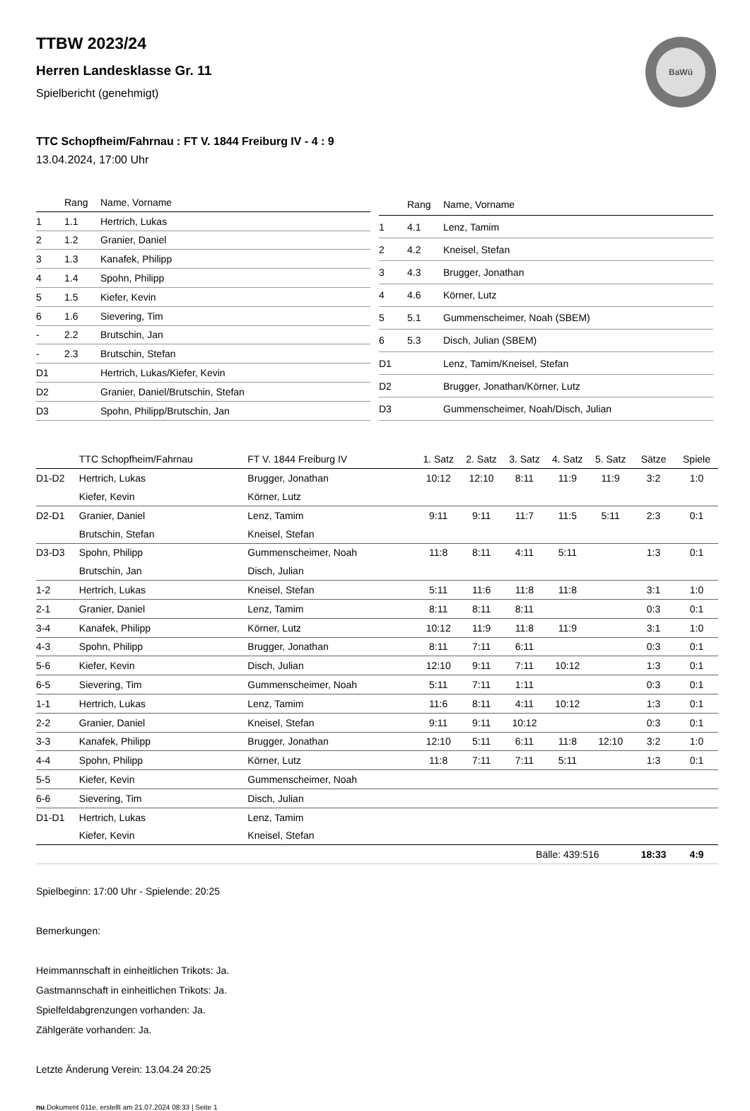BaWü
TTBW 2023/24
Herren Landesklasse Gr. 11
Spielbericht (genehmigt)
TTC Schopfheim/Fahrnau : FT V. 1844 Freiburg IV - 4 : 9
13.04.2024, 17:00 Uhr
| | Rang | Name, Vorname |
| --- | --- | --- |
| 1 | 1.1 | Hertrich, Lukas |
| 2 | 1.2 | Granier, Daniel |
| 3 | 1.3 | Kanafek, Philipp |
| 4 | 1.4 | Spohn, Philipp |
| 5 | 1.5 | Kiefer, Kevin |
| 6 | 1.6 | Sievering, Tim |
| - | 2.2 | Brutschin, Jan |
| - | 2.3 | Brutschin, Stefan |
| D1 | | Hertrich, Lukas/Kiefer, Kevin |
| D2 | | Granier, Daniel/Brutschin, Stefan |
| D3 | | Spohn, Philipp/Brutschin, Jan |
| | Rang | Name, Vorname |
| --- | --- | --- |
| 1 | 4.1 | Lenz, Tamim |
| 2 | 4.2 | Kneisel, Stefan |
| 3 | 4.3 | Brugger, Jonathan |
| 4 | 4.6 | Körner, Lutz |
| 5 | 5.1 | Gummenscheimer, Noah (SBEM) |
| 6 | 5.3 | Disch, Julian (SBEM) |
| D1 | | Lenz, Tamim/Kneisel, Stefan |
| D2 | | Brugger, Jonathan/Körner, Lutz |
| D3 | | Gummenscheimer, Noah/Disch, Julian |
| | TTC Schopfheim/Fahrnau | FT V. 1844 Freiburg IV | 1. Satz | 2. Satz | 3. Satz | 4. Satz | 5. Satz | Sätze | Spiele |
| --- | --- | --- | --- | --- | --- | --- | --- | --- | --- |
| D1-D2 | Hertrich, Lukas | Brugger, Jonathan | 10:12 | 12:10 | 8:11 | 11:9 | 11:9 | 3:2 | 1:0 |
| | Kiefer, Kevin | Körner, Lutz | | | | | | | |
| D2-D1 | Granier, Daniel | Lenz, Tamim | 9:11 | 9:11 | 11:7 | 11:5 | 5:11 | 2:3 | 0:1 |
| | Brutschin, Stefan | Kneisel, Stefan | | | | | | | |
| D3-D3 | Spohn, Philipp | Gummenscheimer, Noah | 11:8 | 8:11 | 4:11 | 5:11 | | 1:3 | 0:1 |
| | Brutschin, Jan | Disch, Julian | | | | | | | |
| 1-2 | Hertrich, Lukas | Kneisel, Stefan | 5:11 | 11:6 | 11:8 | 11:8 | | 3:1 | 1:0 |
| 2-1 | Granier, Daniel | Lenz, Tamim | 8:11 | 8:11 | 8:11 | | | 0:3 | 0:1 |
| 3-4 | Kanafek, Philipp | Körner, Lutz | 10:12 | 11:9 | 11:8 | 11:9 | | 3:1 | 1:0 |
| 4-3 | Spohn, Philipp | Brugger, Jonathan | 8:11 | 7:11 | 6:11 | | | 0:3 | 0:1 |
| 5-6 | Kiefer, Kevin | Disch, Julian | 12:10 | 9:11 | 7:11 | 10:12 | | 1:3 | 0:1 |
| 6-5 | Sievering, Tim | Gummenscheimer, Noah | 5:11 | 7:11 | 1:11 | | | 0:3 | 0:1 |
| 1-1 | Hertrich, Lukas | Lenz, Tamim | 11:6 | 8:11 | 4:11 | 10:12 | | 1:3 | 0:1 |
| 2-2 | Granier, Daniel | Kneisel, Stefan | 9:11 | 9:11 | 10:12 | | | 0:3 | 0:1 |
| 3-3 | Kanafek, Philipp | Brugger, Jonathan | 12:10 | 5:11 | 6:11 | 11:8 | 12:10 | 3:2 | 1:0 |
| 4-4 | Spohn, Philipp | Körner, Lutz | 11:8 | 7:11 | 7:11 | 5:11 | | 1:3 | 0:1 |
| 5-5 | Kiefer, Kevin | Gummenscheimer, Noah | | | | | | | |
| 6-6 | Sievering, Tim | Disch, Julian | | | | | | | |
| D1-D1 | Hertrich, Lukas | Lenz, Tamim | | | | | | | |
| | Kiefer, Kevin | Kneisel, Stefan | | | | | | | |
| | | | | | Bälle: 439:516 | | | 18:33 | 4:9 |
Spielbeginn: 17:00 Uhr - Spielende: 20:25
Bemerkungen:
Heimmannschaft in einheitlichen Trikots: Ja.
Gastmannschaft in einheitlichen Trikots: Ja.
Spielfeldabgrenzungen vorhanden: Ja.
Zählgeräte vorhanden: Ja.
Letzte Änderung Verein: 13.04.24 20:25
nu.Dokument 011e, erstellt am 21.07.2024 08:33 | Seite 1